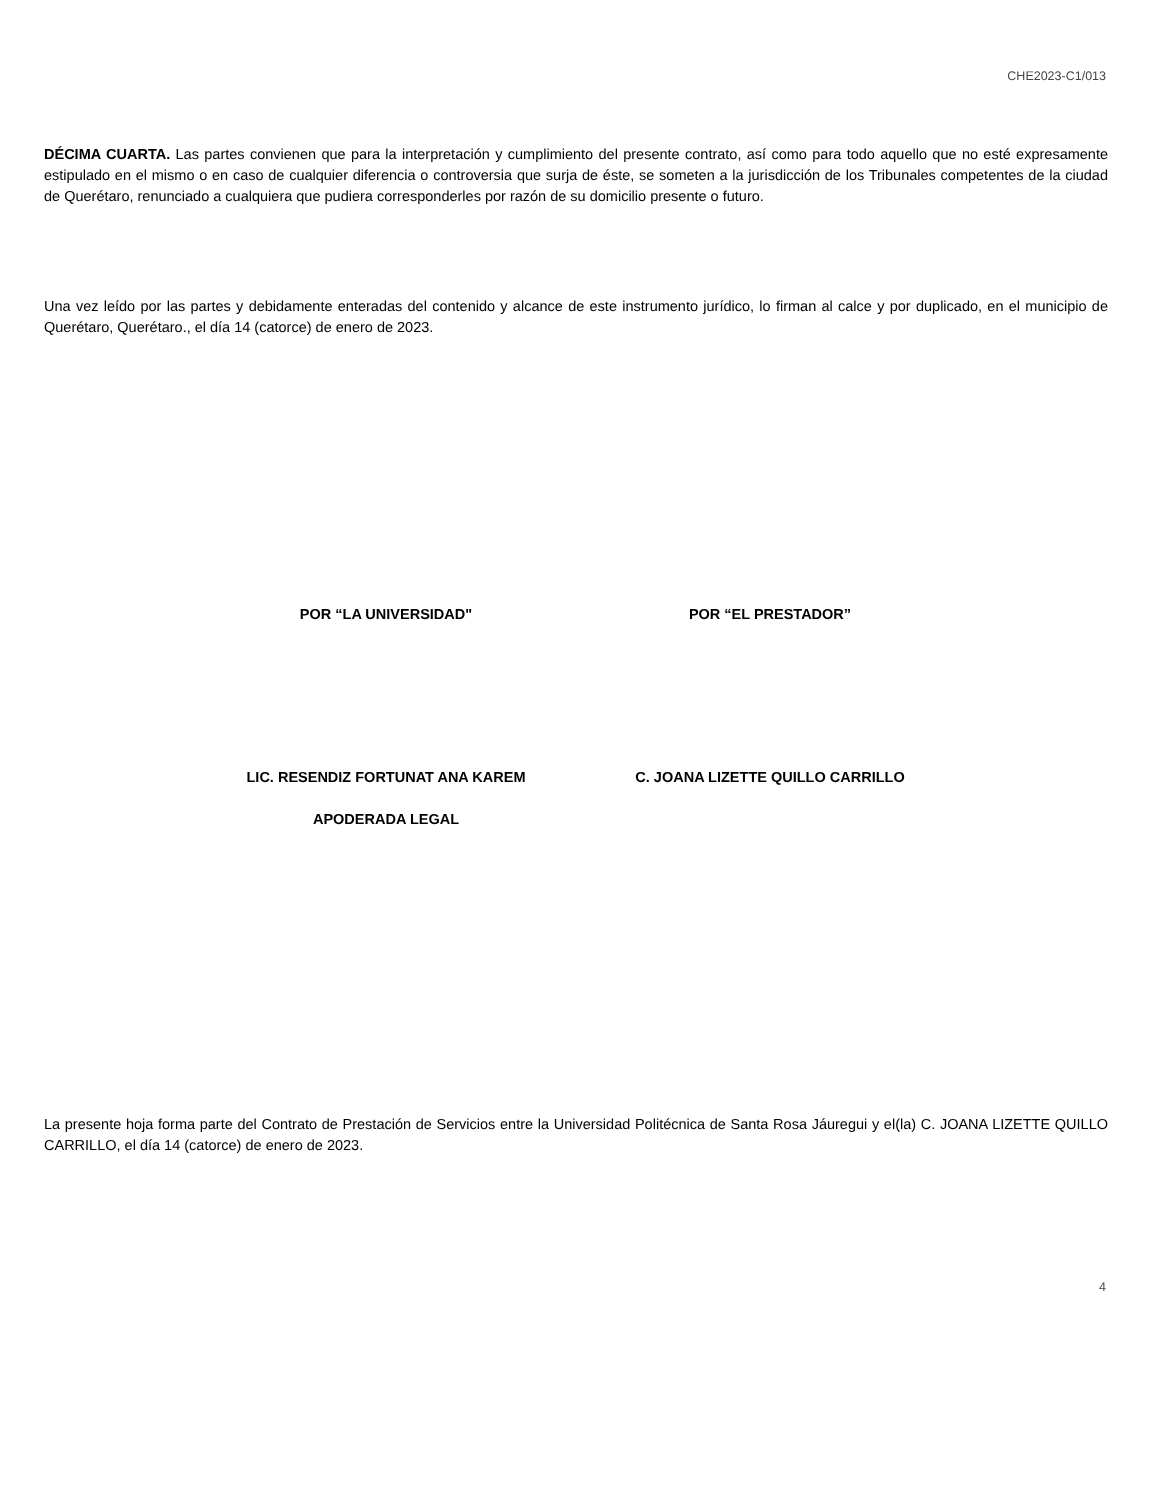CHE2023-C1/013
DÉCIMA CUARTA. Las partes convienen que para la interpretación y cumplimiento del presente contrato, así como para todo aquello que no esté expresamente estipulado en el mismo o en caso de cualquier diferencia o controversia que surja de éste, se someten a la jurisdicción de los Tribunales competentes de la ciudad de Querétaro, renunciado a cualquiera que pudiera corresponderles por razón de su domicilio presente o futuro.
Una vez leído por las partes y debidamente enteradas del contenido y alcance de este instrumento jurídico, lo firman al calce y por duplicado, en el municipio de Querétaro, Querétaro., el día 14 (catorce) de enero de 2023.
POR “LA UNIVERSIDAD" POR “EL PRESTADOR”
LIC. RESENDIZ FORTUNAT ANA KAREM C. JOANA LIZETTE QUILLO CARRILLO
APODERADA LEGAL
La presente hoja forma parte del Contrato de Prestación de Servicios entre la Universidad Politécnica de Santa Rosa Jáuregui y el(la) C. JOANA LIZETTE QUILLO CARRILLO, el día 14 (catorce) de enero de 2023.
4